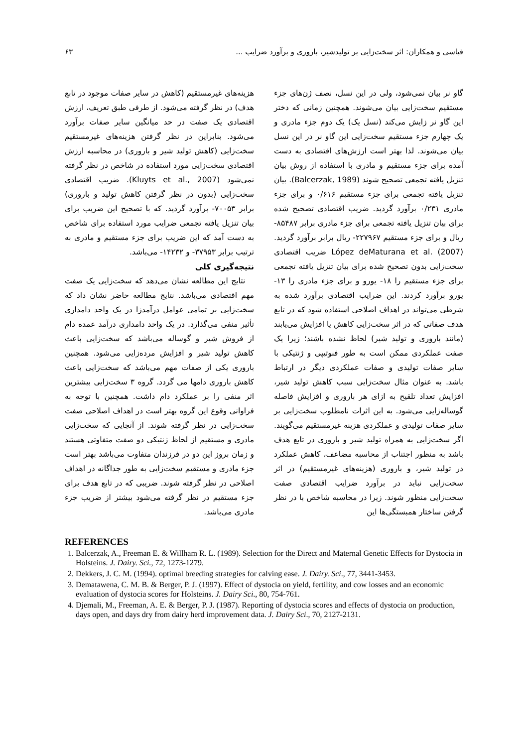قیاسی و همکاران: اثر سخت‌زایی بر تولیدشیر، باروری و برآورد ضرایب ... ۶۳
گاو نر بیان نمی‌شود، ولی در این نسل، نصف ژن‌های جزء مستقیم سخت‌زایی بیان می‌شوند. همچنین زمانی که دختر این گاو نر زایش می‌کند (نسل یک) یک دوم جزء مادری و یک چهارم جزء مستقیم سخت‌زایی این گاو نر در این نسل بیان می‌شوند. لذا بهتر است ارزش‌های اقتصادی به دست آمده برای جزء مستقیم و مادری با استفاده از روش بیان تنزیل یافته تجمعی تصحیح شوند (Balcerzak, 1989). بیان تنزیل یافته تجمعی برای جزء مستقیم ۰/۶۱۶ و برای جزء مادری ۰/۲۳۱ برآورد گردید. ضریب اقتصادی تصحیح شده برای بیان تنزیل یافته تجمعی برای جزء مادری برابر ۸۵۴۸۷- ریال و برای جزء مستقیم ۲۲۷۹۶۷- ریال برابر برآورد گردید. López deMaturana et al. (2007) ضریب اقتصادی سخت‌زایی بدون تصحیح شده برای بیان تنزیل یافته تجمعی برای جزء مستقیم را ۱۸- یورو و برای جزء مادری را ۱۳- یورو برآورد کردند. این ضرایب اقتصادی برآورد شده به شرطی می‌تواند در اهداف اصلاحی استفاده شود که در تابع هدف صفاتی که در اثر سخت‌زایی کاهش یا افزایش می‌یابند (مانند باروری و تولید شیر) لحاظ نشده باشند؛ زیرا یک صفت عملکردی ممکن است به طور فنوتیپی و ژنتیکی با سایر صفات تولیدی و صفات عملکردی دیگر در ارتباط باشد. به عنوان مثال سخت‌زایی سبب کاهش تولید شیر، افزایش تعداد تلقیح به ازای هر باروری و افزایش فاصله گوساله‌زایی می‌شود. به این اثرات نامطلوب سخت‌زایی بر سایر صفات تولیدی و عملکردی هزینه غیرمستقیم می‌گویند. اگر سخت‌زایی به همراه تولید شیر و باروری در تابع هدف باشد به منظور اجتناب از محاسبه مضاعف، کاهش عملکرد در تولید شیر، و باروری (هزینه‌های غیرمستقیم) در اثر سخت‌زایی نباید در برآورد ضرایب اقتصادی صفت سخت‌زایی منظور شوند. زیرا در محاسبه شاخص با در نظر گرفتن ساختار همبستگی‌ها این
هزینه‌های غیرمستقیم (کاهش در سایر صفات موجود در تابع هدف) در نظر گرفته می‌شود. از طرفی طبق تعریف، ارزش اقتصادی یک صفت در حد میانگین سایر صفات برآورد می‌شود. بنابراین در نظر گرفتن هزینه‌های غیرمستقیم سخت‌زایی (کاهش تولید شیر و باروری) در محاسبه ارزش اقتصادی سخت‌زایی مورد استفاده در شاخص در نظر گرفته نمی‌شود (Kluyts et al., 2007). ضریب اقتصادی سخت‌زایی (بدون در نظر گرفتن کاهش تولید و باروری) برابر ۷۰۰۵۳- برآورد گردید. که با تصحیح این ضریب برای بیان تنزیل یافته تجمعی ضرایب مورد استفاده برای شاخص به دست آمد که این ضریب برای جزء مستقیم و مادری به ترتیب برابر ۳۷۹۵۳- و ۱۴۲۳۲- می‌باشد.
نتیجه‌گیری کلی
نتایج این مطالعه نشان می‌دهد که سخت‌زایی یک صفت مهم اقتصادی می‌باشد. نتایج مطالعه حاضر نشان داد که سخت‌زایی بر تمامی عوامل درآمدزا در یک واحد دامداری تأثیر منفی می‌گذارد. در یک واحد دامداری درآمد عمده دام از فروش شیر و گوساله می‌باشد که سخت‌زایی باعث کاهش تولید شیر و افزایش مرده‌زایی می‌شود. همچنین باروری یکی از صفات مهم می‌باشد که سخت‌زایی باعث کاهش باروری دامها می گردد. گروه ۳ سخت‌زایی بیشترین اثر منفی را بر عملکرد دام داشت. همچنین با توجه به فراوانی وقوع این گروه بهتر است در اهداف اصلاحی صفت سخت‌زایی در نظر گرفته شوند. از آنجایی که سخت‌زایی مادری و مستقیم از لحاظ ژنتیکی دو صفت متفاوتی هستند و زمان بروز این دو در فرزندان متفاوت می‌باشد بهتر است جزء مادری و مستقیم سخت‌زایی به طور جداگانه در اهداف اصلاحی در نظر گرفته شوند. ضریبی که در تابع هدف برای جزء مستقیم در نظر گرفته می‌شود بیشتر از ضریب جزء مادری می‌باشد.
REFERENCES
1. Balcerzak, A., Freeman E. & Willham R. L. (1989). Selection for the Direct and Maternal Genetic Effects for Dystocia in Holsteins. J. Dairy. Sci., 72, 1273-1279.
2. Dekkers, J. C. M. (1994). optimal breeding strategies for calving ease. J. Dairy. Sci., 77, 3441-3453.
3. Dematawena, C. M. B. & Berger, P. J. (1997). Effect of dystocia on yield, fertility, and cow losses and an economic evaluation of dystocia scores for Holsteins. J. Dairy Sci., 80, 754-761.
4. Djemali, M., Freeman, A. E. & Berger, P. J. (1987). Reporting of dystocia scores and effects of dystocia on production, days open, and days dry from dairy herd improvement data. J. Dairy Sci., 70, 2127-2131.